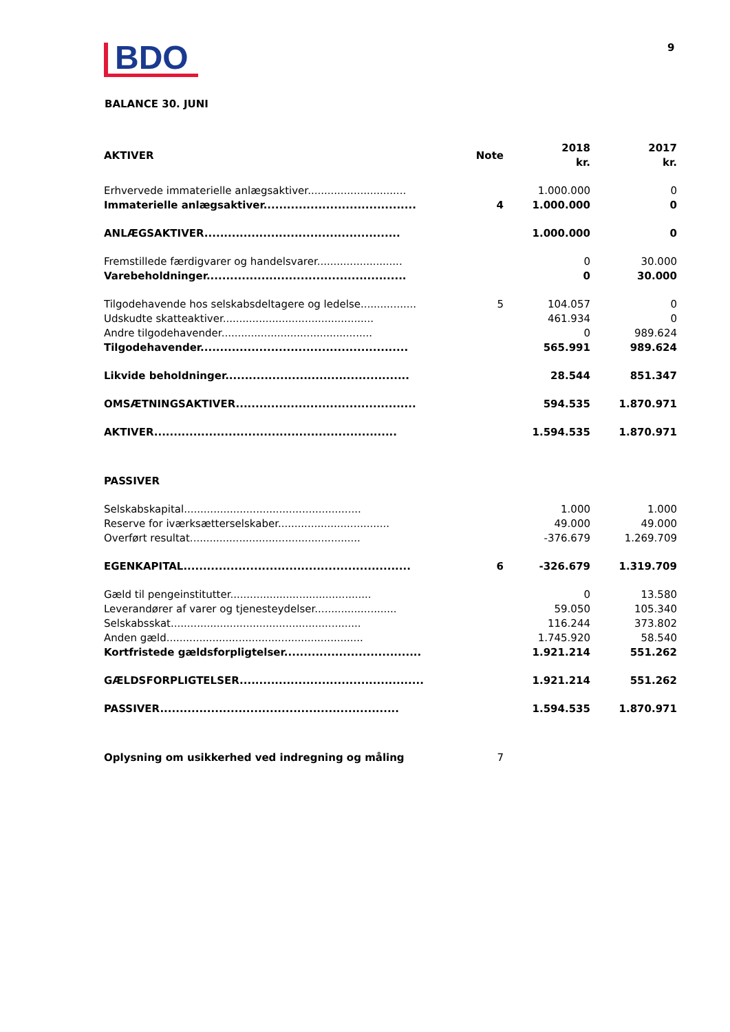BDO
9
BALANCE 30. JUNI
| AKTIVER | Note | 2018 kr. | 2017 kr. |
| --- | --- | --- | --- |
| Erhvervede immaterielle anlægsaktiver.............................. | | 1.000.000 | 0 |
| Immaterielle anlægsaktiver....................................... | 4 | 1.000.000 | 0 |
| ANLÆGSAKTIVER.................................................. | | 1.000.000 | 0 |
| Fremstillede færdigvarer og handelsvarer.......................... | | 0 | 30.000 |
| Varebeholdninger................................................... | | 0 | 30.000 |
| Tilgodehavende hos selskabsdeltagere og ledelse................. | 5 | 104.057 | 0 |
| Udskudte skatteaktiver.............................................. | | 461.934 | 0 |
| Andre tilgodehavender.............................................. | | 0 | 989.624 |
| Tilgodehavender..................................................... | | 565.991 | 989.624 |
| Likvide beholdninger............................................... | | 28.544 | 851.347 |
| OMSÆTNINGSAKTIVER.............................................. | | 594.535 | 1.870.971 |
| AKTIVER.............................................................. | | 1.594.535 | 1.870.971 |
| PASSIVER | | | |
| Selskabskapital...................................................... | | 1.000 | 1.000 |
| Reserve for iværksætterselskaber.................................. | | 49.000 | 49.000 |
| Overført resultat.................................................... | | -376.679 | 1.269.709 |
| EGENKAPITAL.......................................................... | 6 | -326.679 | 1.319.709 |
| Gæld til pengeinstitutter........................................... | | 0 | 13.580 |
| Leverandører af varer og tjenesteydelser......................... | | 59.050 | 105.340 |
| Selskabsskat.......................................................... | | 116.244 | 373.802 |
| Anden gæld............................................................ | | 1.745.920 | 58.540 |
| Kortfristede gældsforpligtelser................................... | | 1.921.214 | 551.262 |
| GÆLDSFORPLIGTELSER............................................... | | 1.921.214 | 551.262 |
| PASSIVER............................................................. | | 1.594.535 | 1.870.971 |
| Oplysning om usikkerhed ved indregning og måling | 7 | | |